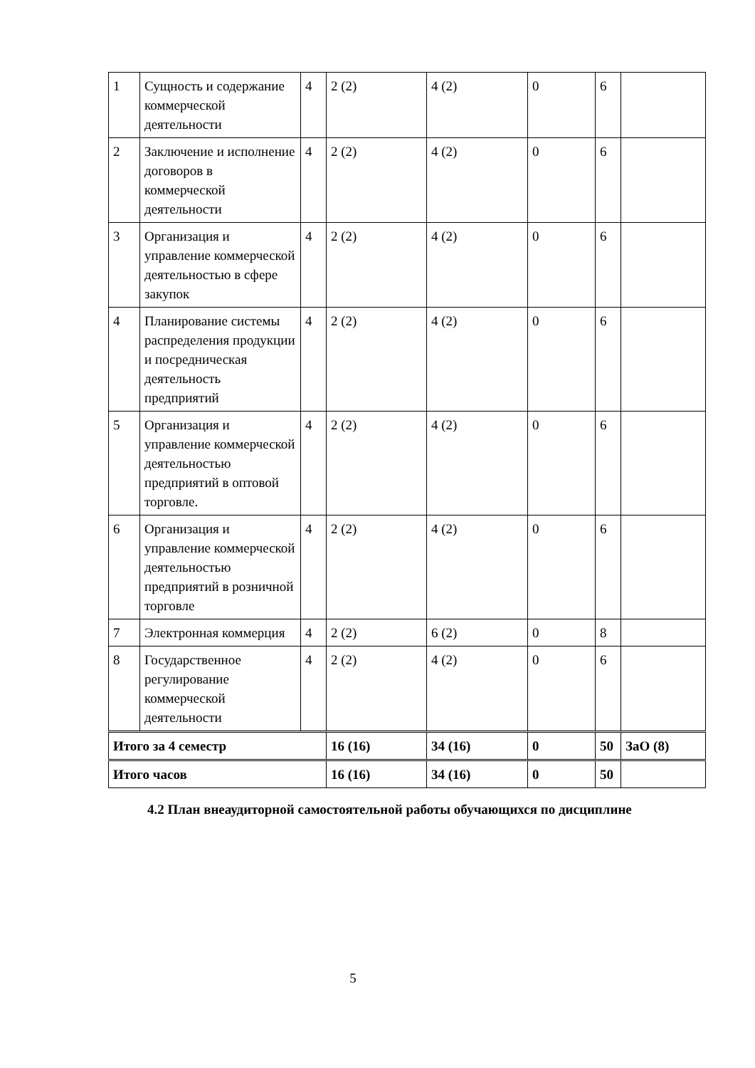| 1 | Сущность и содержание коммерческой деятельности | 4 | 2 (2) | 4 (2) | 0 | 6 | |
| 2 | Заключение и исполнение договоров в коммерческой деятельности | 4 | 2 (2) | 4 (2) | 0 | 6 | |
| 3 | Организация и управление коммерческой деятельностью в сфере закупок | 4 | 2 (2) | 4 (2) | 0 | 6 | |
| 4 | Планирование системы распределения продукции и посредническая деятельность предприятий | 4 | 2 (2) | 4 (2) | 0 | 6 | |
| 5 | Организация и управление коммерческой деятельностью предприятий в оптовой торговле. | 4 | 2 (2) | 4 (2) | 0 | 6 | |
| 6 | Организация и управление коммерческой деятельностью предприятий в розничной торговле | 4 | 2 (2) | 4 (2) | 0 | 6 | |
| 7 | Электронная коммерция | 4 | 2 (2) | 6 (2) | 0 | 8 | |
| 8 | Государственное регулирование коммерческой деятельности | 4 | 2 (2) | 4 (2) | 0 | 6 | |
| Итого за 4 семестр | | | 16 (16) | 34 (16) | 0 | 50 | ЗаО (8) |
| Итого часов | | | 16 (16) | 34 (16) | 0 | 50 | |
4.2 План внеаудиторной самостоятельной работы обучающихся по дисциплине
5